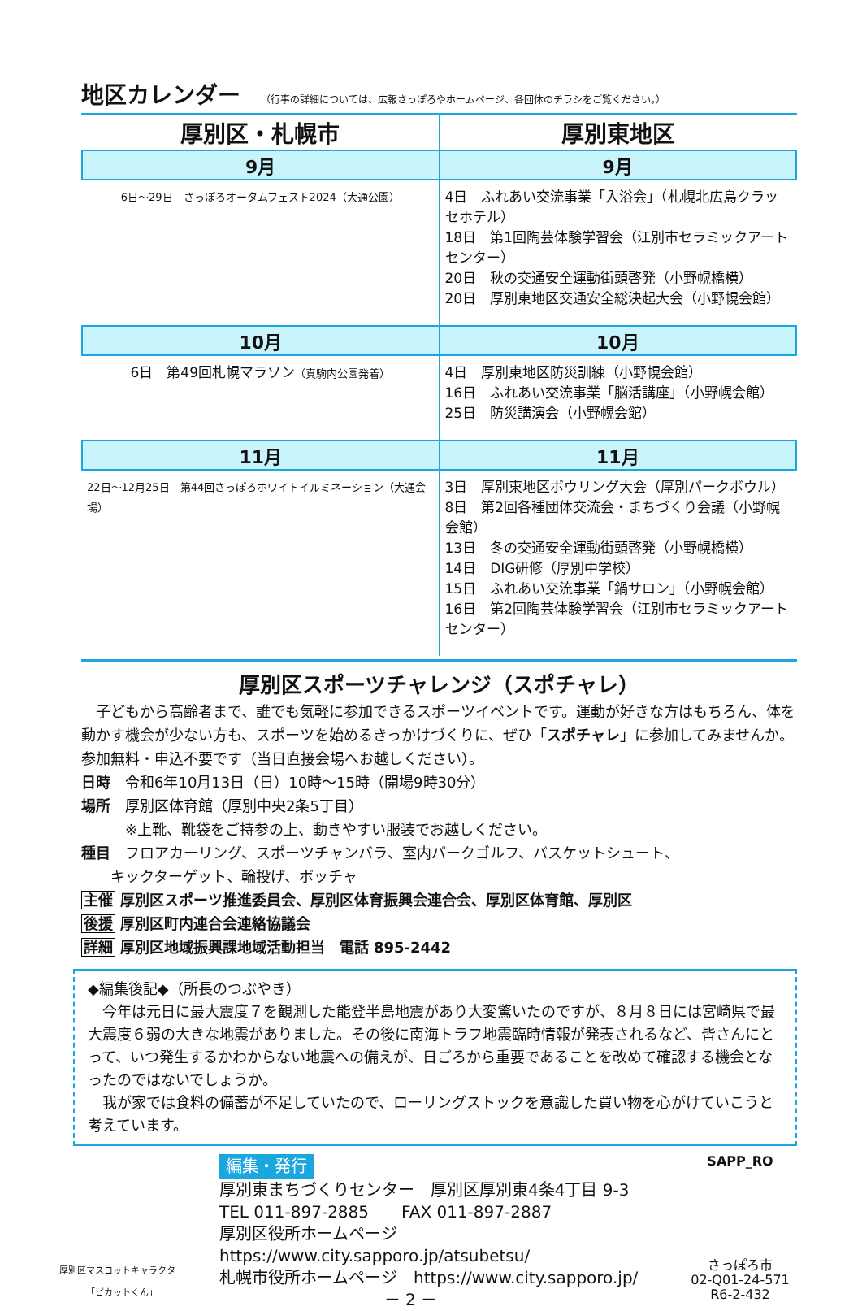地区カレンダー
（行事の詳細については、広報さっぽろやホームページ、各団体のチラシをご覧ください。）
| 厚別区・札幌市 | 厚別東地区 |
| --- | --- |
| 9月 | 9月 |
| 6日～29日 さっぽろオータムフェスト2024（大通公園） | 4日 ふれあい交流事業「入浴会」（札幌北広島クラッセホテル） 18日 第1回陶芸体験学習会（江別市セラミックアートセンター） 20日 秋の交通安全運動街頭啓発（小野幌橋横） 20日 厚別東地区交通安全総決起大会（小野幌会館） |
| 10月 | 10月 |
| 6日 第49回札幌マラソン （真駒内公園発着） | 4日 厚別東地区防災訓練（小野幌会館） 16日 ふれあい交流事業「脳活講座」（小野幌会館） 25日 防災講演会（小野幌会館） |
| 11月 | 11月 |
| 22日～12月25日 第44回さっぽろホワイトイルミネーション（大通会場） | 3日 厚別東地区ボウリング大会（厚別パークボウル） 8日 第2回各種団体交流会・まちづくり会議（小野幌会館） 13日 冬の交通安全運動街頭啓発（小野幌橋横） 14日 DIG研修（厚別中学校） 15日 ふれあい交流事業「鍋サロン」（小野幌会館） 16日 第2回陶芸体験学習会（江別市セラミックアートセンター） |
厚別区スポーツチャレンジ（スポチャレ）
　子どもから高齢者まで、誰でも気軽に参加できるスポーツイベントです。運動が好きな方はもちろん、体を動かす機会が少ない方も、スポーツを始めるきっかけづくりに、ぜひ「スポチャレ」に参加してみませんか。参加無料・申込不要です（当日直接会場へお越しください）。
日時　令和6年10月13日（日）10時～15時（開場9時30分）
場所　厚別区体育館（厚別中央2条5丁目）
　　　※上靴、靴袋をご持参の上、動きやすい服装でお越しください。
種目　フロアカーリング、スポーツチャンバラ、室内パークゴルフ、バスケットシュート、
　　キックターゲット、輪投げ、ボッチャ
主催 厚別区スポーツ推進委員会、厚別区体育振興会連合会、厚別区体育館、厚別区
後援 厚別区町内連合会連絡協議会
詳細 厚別区地域振興課地域活動担当　電話 895-2442
◆編集後記◆（所長のつぶやき）
　今年は元日に最大震度７を観測した能登半島地震があり大変驚いたのですが、８月８日には宮崎県で最大震度６弱の大きな地震がありました。その後に南海トラフ地震臨時情報が発表されるなど、皆さんにとって、いつ発生するかわからない地震への備えが、日ごろから重要であることを改めて確認する機会となったのではないでしょうか。
　我が家では食料の備蓄が不足していたので、ローリングストックを意識した買い物を心がけていこうと考えています。
厚別区マスコットキャラクター
「ピカットくん」
編集・発行
厚別東まちづくりセンター　厚別区厚別東4条4丁目 9-3
TEL 011-897-2885　　FAX 011-897-2887
厚別区役所ホームページ　https://www.city.sapporo.jp/atsubetsu/
札幌市役所ホームページ　https://www.city.sapporo.jp/
－ 2 －
SAPP_RO
さっぽろ市
02-Q01-24-571
R6-2-432